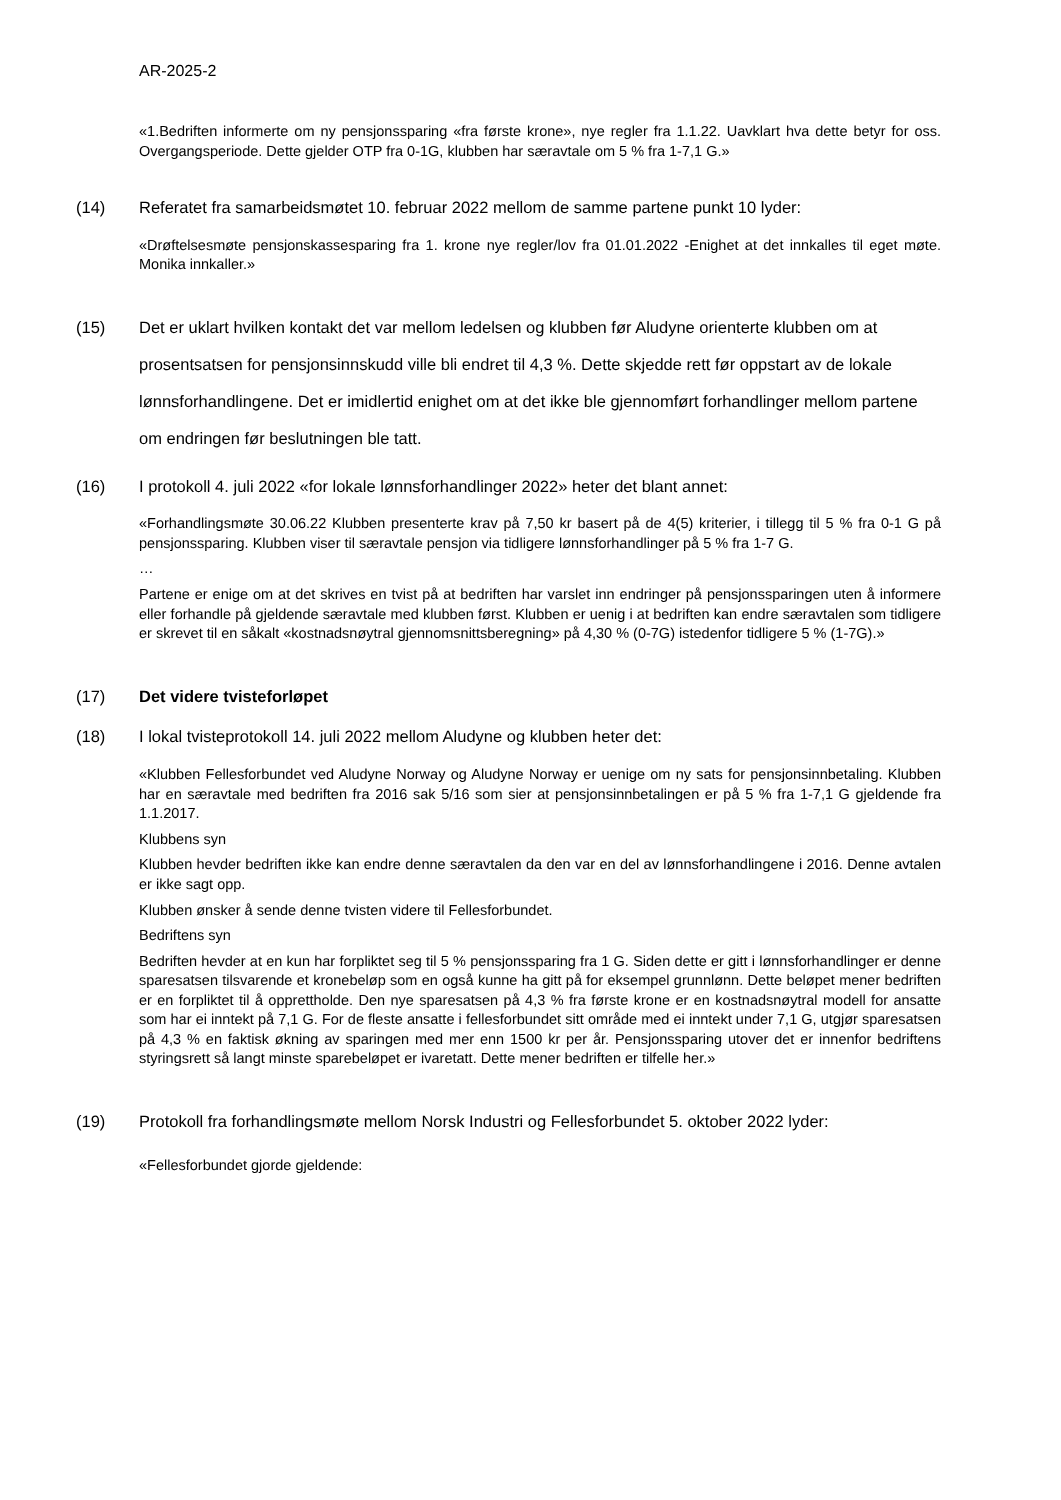AR-2025-2
«1.Bedriften informerte om ny pensjonssparing «fra første krone», nye regler fra 1.1.22. Uavklart hva dette betyr for oss. Overgangsperiode. Dette gjelder OTP fra 0-1G, klubben har særavtale om 5 % fra 1-7,1 G.»
(14) Referatet fra samarbeidsmøtet 10. februar 2022 mellom de samme partene punkt 10 lyder:
«Drøftelsesmøte pensjonskassesparing fra 1. krone nye regler/lov fra 01.01.2022 -Enighet at det innkalles til eget møte. Monika innkaller.»
(15) Det er uklart hvilken kontakt det var mellom ledelsen og klubben før Aludyne orienterte klubben om at prosentsatsen for pensjonsinnskudd ville bli endret til 4,3 %. Dette skjedde rett før oppstart av de lokale lønnsforhandlingene. Det er imidlertid enighet om at det ikke ble gjennomført forhandlinger mellom partene om endringen før beslutningen ble tatt.
(16) I protokoll 4. juli 2022 «for lokale lønnsforhandlinger 2022» heter det blant annet:
«Forhandlingsmøte 30.06.22 Klubben presenterte krav på 7,50 kr basert på de 4(5) kriterier, i tillegg til 5 % fra 0-1 G på pensjonssparing. Klubben viser til særavtale pensjon via tidligere lønnsforhandlinger på 5 % fra 1-7 G.
…
Partene er enige om at det skrives en tvist på at bedriften har varslet inn endringer på pensjonssparingen uten å informere eller forhandle på gjeldende særavtale med klubben først. Klubben er uenig i at bedriften kan endre særavtalen som tidligere er skrevet til en såkalt «kostnadsnøytral gjennomsnittsberegning» på 4,30 % (0-7G) istedenfor tidligere 5 % (1-7G).»
(17) Det videre tvisteforløpet
(18) I lokal tvisteprotokoll 14. juli 2022 mellom Aludyne og klubben heter det:
«Klubben Fellesforbundet ved Aludyne Norway og Aludyne Norway er uenige om ny sats for pensjonsinnbetaling. Klubben har en særavtale med bedriften fra 2016 sak 5/16 som sier at pensjonsinnbetalingen er på 5 % fra 1-7,1 G gjeldende fra 1.1.2017.
Klubbens syn
Klubben hevder bedriften ikke kan endre denne særavtalen da den var en del av lønnsforhandlingene i 2016. Denne avtalen er ikke sagt opp.
Klubben ønsker å sende denne tvisten videre til Fellesforbundet.
Bedriftens syn
Bedriften hevder at en kun har forpliktet seg til 5 % pensjonssparing fra 1 G. Siden dette er gitt i lønnsforhandlinger er denne sparesatsen tilsvarende et kronebeløp som en også kunne ha gitt på for eksempel grunnlønn. Dette beløpet mener bedriften er en forpliktet til å opprettholde. Den nye sparesatsen på 4,3 % fra første krone er en kostnadsnøytral modell for ansatte som har ei inntekt på 7,1 G. For de fleste ansatte i fellesforbundet sitt område med ei inntekt under 7,1 G, utgjør sparesatsen på 4,3 % en faktisk økning av sparingen med mer enn 1500 kr per år. Pensjonssparing utover det er innenfor bedriftens styringsrett så langt minste sparebeløpet er ivaretatt. Dette mener bedriften er tilfelle her.»
(19) Protokoll fra forhandlingsmøte mellom Norsk Industri og Fellesforbundet 5. oktober 2022 lyder:
«Fellesforbundet gjorde gjeldende: